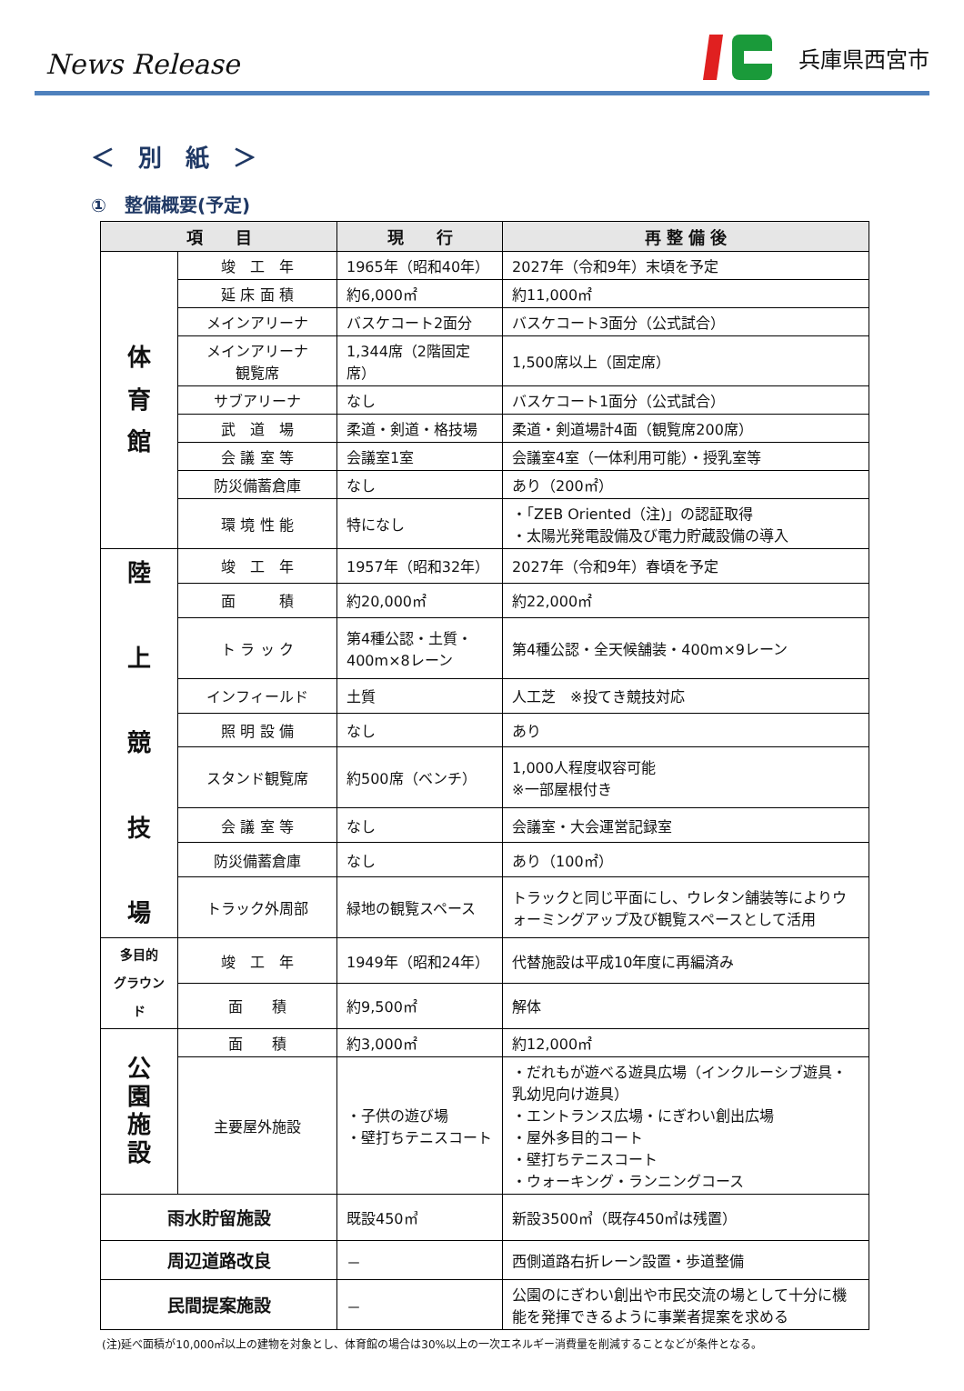News Release
兵庫県西宮市
＜　別　紙　＞
①　整備概要(予定)
| 項 目 | | 現 行 | 再 整 備 後 |
| --- | --- | --- | --- |
| 体 育 館 | 竣 工 年 | 1965年（昭和40年） | 2027年（令和9年）末頃を予定 |
| | 延 床 面 積 | 約6,000㎡ | 約11,000㎡ |
| | メインアリーナ | バスケコート2面分 | バスケコート3面分（公式試合） |
| | メインアリーナ 観覧席 | 1,344席（2階固定席） | 1,500席以上（固定席） |
| | サブアリーナ | なし | バスケコート1面分（公式試合） |
| | 武 道 場 | 柔道・剣道・格技場 | 柔道・剣道場計4面（観覧席200席） |
| | 会 議 室 等 | 会議室1室 | 会議室4室（一体利用可能）・授乳室等 |
| | 防災備蓄倉庫 | なし | あり（200㎡） |
| | 環 境 性 能 | 特になし | ・「ZEB Oriented（注)」の認証取得 ・太陽光発電設備及び電力貯蔵設備の導入 |
| 陸 上 競 技 場 | 竣 工 年 | 1957年（昭和32年） | 2027年（令和9年）春頃を予定 |
| | 面 積 | 約20,000㎡ | 約22,000㎡ |
| | ト ラ ッ ク | 第4種公認・土質・400m×8レーン | 第4種公認・全天候舗装・400m×9レーン |
| | インフィールド | 土質 | 人工芝 ※投てき競技対応 |
| | 照 明 設 備 | なし | あり |
| | スタンド観覧席 | 約500席（ベンチ） | 1,000人程度収容可能 ※一部屋根付き |
| | 会 議 室 等 | なし | 会議室・大会運営記録室 |
| | 防災備蓄倉庫 | なし | あり（100㎡） |
| | トラック外周部 | 緑地の観覧スペース | トラックと同じ平面にし、ウレタン舗装等によりウォーミングアップ及び観覧スペースとして活用 |
| 多目的 グラウンド | 竣 工 年 | 1949年（昭和24年） | 代替施設は平成10年度に再編済み |
| | 面 積 | 約9,500㎡ | 解体 |
| 公 園 施 設 | 面 積 | 約3,000㎡ | 約12,000㎡ |
| | 主要屋外施設 | ・子供の遊び場 ・壁打ちテニスコート | ・だれもが遊べる遊具広場（インクルーシブ遊具・乳幼児向け遊具） ・エントランス広場・にぎわい創出広場 ・屋外多目的コート ・壁打ちテニスコート ・ウォーキング・ランニングコース |
| 雨水貯留施設 | | 既設450㎥ | 新設3500㎥（既存450㎥は残置） |
| 周辺道路改良 | | － | 西側道路右折レーン設置・歩道整備 |
| 民間提案施設 | | － | 公園のにぎわい創出や市民交流の場として十分に機能を発揮できるように事業者提案を求める |
(注)延べ面積が10,000㎡以上の建物を対象とし、体育館の場合は30%以上の一次エネルギー消費量を削減することなどが条件となる。